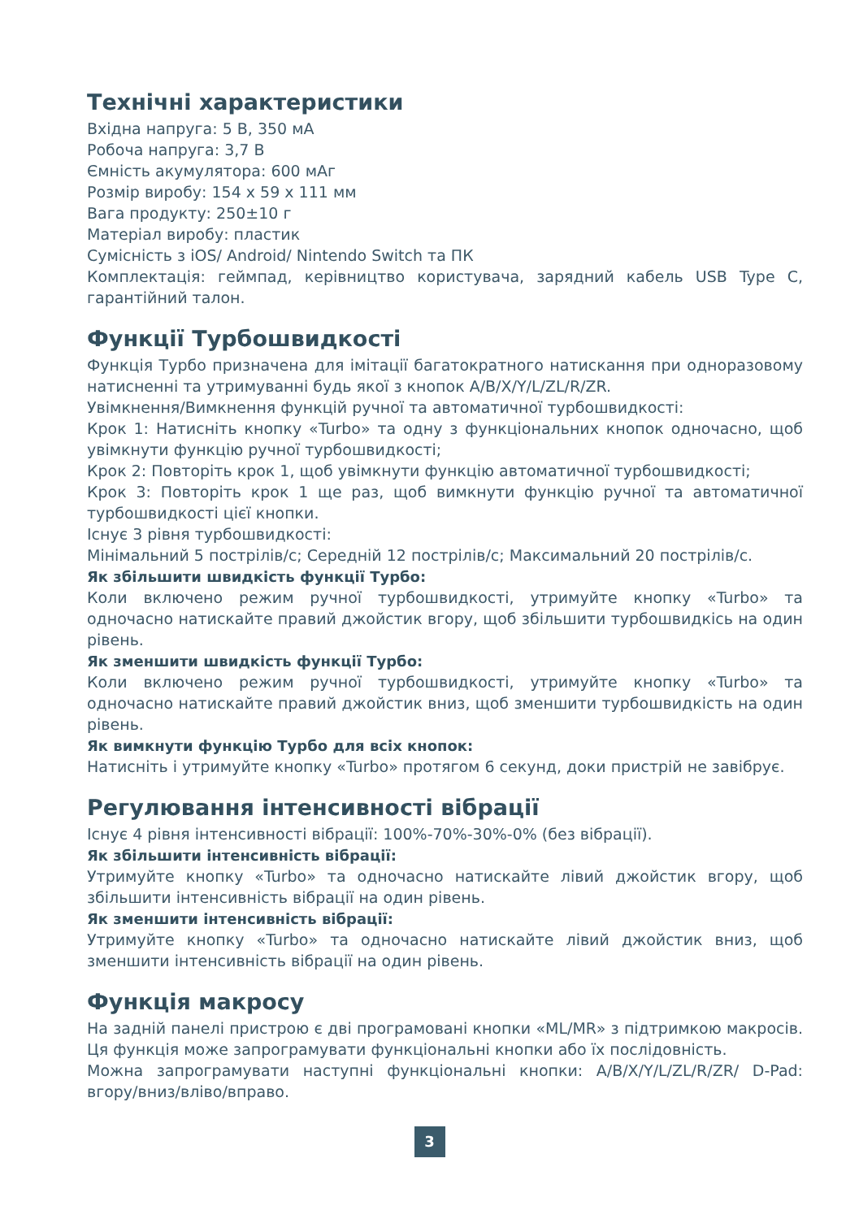Технічні характеристики
Вхідна напруга: 5 В, 350 мА
Робоча напруга: 3,7 В
Ємність акумулятора: 600 мАг
Розмір виробу: 154 x 59 x 111 мм
Вага продукту: 250±10 г
Матеріал виробу: пластик
Сумісність з iOS/ Android/ Nintendo Switch та ПК
Комплектація: геймпад, керівництво користувача, зарядний кабель USB Type C, гарантійний талон.
Функції Турбошвидкості
Функція Турбо призначена для імітації багатократного натискання при одноразовому натисненні та утримуванні будь якої з кнопок A/B/X/Y/L/ZL/R/ZR.
Увімкнення/Вимкнення функцій ручної та автоматичної турбошвидкості:
Крок 1: Натисніть кнопку «Turbo» та одну з функціональних кнопок одночасно, щоб увімкнути функцію ручної турбошвидкості;
Крок 2: Повторіть крок 1, щоб увімкнути функцію автоматичної турбошвидкості;
Крок 3: Повторіть крок 1 ще раз, щоб вимкнути функцію ручної та автоматичної турбошвидкості цієї кнопки.
Існує 3 рівня турбошвидкості:
Мінімальний 5 пострілів/с; Середній 12 пострілів/с; Максимальний 20 пострілів/с.
Як збільшити швидкість функції Турбо:
Коли включено режим ручної турбошвидкості, утримуйте кнопку «Turbo» та одночасно натискайте правий джойстик вгору, щоб збільшити турбошвидкісь на один рівень.
Як зменшити швидкість функції Турбо:
Коли включено режим ручної турбошвидкості, утримуйте кнопку «Turbo» та одночасно натискайте правий джойстик вниз, щоб зменшити турбошвидкість на один рівень.
Як вимкнути функцію Турбо для всіх кнопок:
Натисніть і утримуйте кнопку «Turbo» протягом 6 секунд, доки пристрій не завібрує.
Регулювання інтенсивності вібрації
Існує 4 рівня інтенсивності вібрації: 100%-70%-30%-0% (без вібрації).
Як збільшити інтенсивність вібрації:
Утримуйте кнопку «Turbo» та одночасно натискайте лівий джойстик вгору, щоб збільшити інтенсивність вібрації на один рівень.
Як зменшити інтенсивність вібрації:
Утримуйте кнопку «Turbo» та одночасно натискайте лівий джойстик вниз, щоб зменшити інтенсивність вібрації на один рівень.
Функція макросу
На задній панелі пристрою є дві програмовані кнопки «ML/MR» з підтримкою макросів. Ця функція може запрограмувати функціональні кнопки або їх послідовність.
Можна запрограмувати наступні функціональні кнопки: A/B/X/Y/L/ZL/R/ZR/ D-Pad: вгору/вниз/вліво/вправо.
3